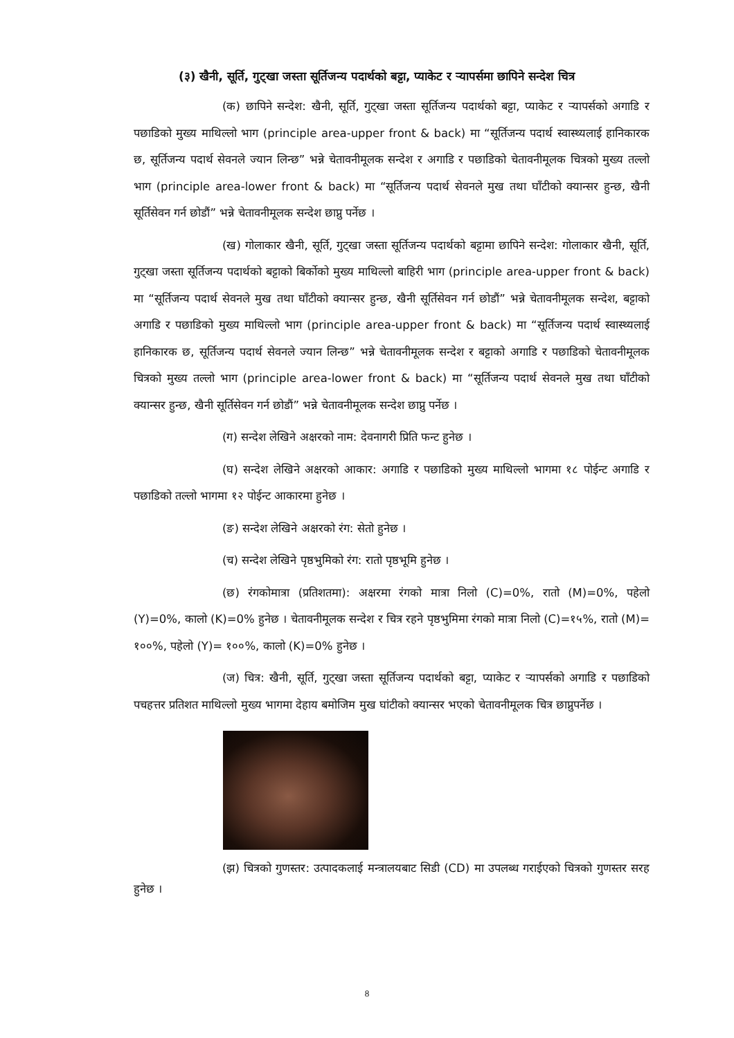(३) खैनी, सूर्ति, गुट्खा जस्ता सूर्तिजन्य पदार्थको बट्टा, प्याकेट र ऱ्यापर्समा छापिने सन्देश चित्र
(क) छापिने सन्देश: खैनी, सूर्ति, गुट्खा जस्ता सूर्तिजन्य पदार्थको बट्टा, प्याकेट र ऱ्यापर्सको अगाडि र पछाडिको मुख्य माथिल्लो भाग (principle area-upper front & back) मा “सूर्तिजन्य पदार्थ स्वास्थ्यलाई हानिकारक छ, सूर्तिजन्य पदार्थ सेवनले ज्यान लिन्छ” भन्ने चेतावनीमूलक सन्देश र अगाडि र पछाडिको चेतावनीमूलक चित्रको मुख्य तल्लो भाग (principle area-lower front & back) मा “सूर्तिजन्य पदार्थ सेवनले मुख तथा घाँटीको क्यान्सर हुन्छ, खैनी सूर्तिसेवन गर्न छोडौं” भन्ने चेतावनीमूलक सन्देश छाप्नु पर्नेछ ।
(ख) गोलाकार खैनी, सूर्ति, गुट्खा जस्ता सूर्तिजन्य पदार्थको बट्टामा छापिने सन्देश: गोलाकार खैनी, सूर्ति, गुट्खा जस्ता सूर्तिजन्य पदार्थको बट्टाको बिर्कोको मुख्य माथिल्लो बाहिरी भाग (principle area-upper front & back) मा “सूर्तिजन्य पदार्थ सेवनले मुख तथा घाँटीको क्यान्सर हुन्छ, खैनी सूर्तिसेवन गर्न छोडौं” भन्ने चेतावनीमूलक सन्देश, बट्टाको अगाडि र पछाडिको मुख्य माथिल्लो भाग (principle area-upper front & back) मा “सूर्तिजन्य पदार्थ स्वास्थ्यलाई हानिकारक छ, सूर्तिजन्य पदार्थ सेवनले ज्यान लिन्छ” भन्ने चेतावनीमूलक सन्देश र बट्टाको अगाडि र पछाडिको चेतावनीमूलक चित्रको मुख्य तल्लो भाग (principle area-lower front & back) मा “सूर्तिजन्य पदार्थ सेवनले मुख तथा घाँटीको क्यान्सर हुन्छ, खैनी सूर्तिसेवन गर्न छोडौं” भन्ने चेतावनीमूलक सन्देश छाप्नु पर्नेछ ।
(ग) सन्देश लेखिने अक्षरको नाम: देवनागरी प्रिति फन्ट हुनेछ ।
(घ) सन्देश लेखिने अक्षरको आकार: अगाडि र पछाडिको मुख्य माथिल्लो भागमा १८ पोईन्ट अगाडि र पछाडिको तल्लो भागमा १२ पोईन्ट आकारमा हुनेछ ।
(ङ) सन्देश लेखिने अक्षरको रंग: सेतो हुनेछ ।
(च) सन्देश लेखिने पृष्ठभुमिको रंग: रातो पृष्ठभूमि हुनेछ ।
(छ) रंगकोमात्रा (प्रतिशतमा): अक्षरमा रंगको मात्रा निलो (C)=0%, रातो (M)=0%, पहेलो (Y)=0%, कालो (K)=0% हुनेछ । चेतावनीमूलक सन्देश र चित्र रहने पृष्ठभुमिमा रंगको मात्रा निलो (C)=१५%, रातो (M)= १००%, पहेलो (Y)= १००%, कालो (K)=0% हुनेछ ।
(ज) चित्र: खैनी, सूर्ति, गुट्खा जस्ता सूर्तिजन्य पदार्थको बट्टा, प्याकेट र ऱ्यापर्सको अगाडि र पछाडिको पचहत्तर प्रतिशत माथिल्लो मुख्य भागमा देहाय बमोजिम मुख घांटीको क्यान्सर भएको चेतावनीमूलक चित्र छाप्नुपर्नेछ ।
(झ) चित्रको गुणस्तर: उत्पादकलाई मन्त्रालयबाट सिडी (CD) मा उपलब्ध गराईएको चित्रको गुणस्तर सरह हुनेछ ।
8